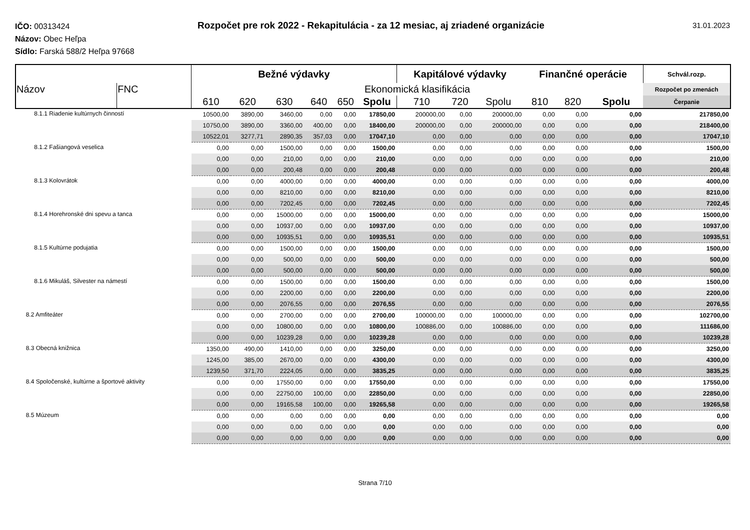IČO: 00313424
Názov: Obec Heľpa
Sídlo: Farská 588/2 Heľpa 97668
Rozpočet pre rok 2022 - Rekapitulácia - za 12 mesiac, aj zriadené organizácie
31.01.2023
| | | Bežné výdavky | | | | | | Kapitálové výdavky | | | Finančné operácie | | | Schvál.rozp. |
| --- | --- | --- | --- | --- | --- | --- | --- | --- | --- | --- | --- | --- | --- | --- |
| Názov | FNC | Ekonomická klasifikácia | | | | | | | | | | | | Rozpočet po zmenách |
| | | 610 | 620 | 630 | 640 | 650 | Spolu | 710 | 720 | Spolu | 810 | 820 | Spolu | Čerpanie |
| 8.1.1 Riadenie kultúrnych činností | | 10500,00 | 3890,00 | 3460,00 | 0,00 | 0,00 | 17850,00 | 200000,00 | 0,00 | 200000,00 | 0,00 | 0,00 | 0,00 | 217850,00 |
| | | 10750,00 | 3890,00 | 3360,00 | 400,00 | 0,00 | 18400,00 | 200000,00 | 0,00 | 200000,00 | 0,00 | 0,00 | 0,00 | 218400,00 |
| | | 10522,01 | 3277,71 | 2890,35 | 357,03 | 0,00 | 17047,10 | 0,00 | 0,00 | 0,00 | 0,00 | 0,00 | 0,00 | 17047,10 |
| 8.1.2 Fašiangová veselica | | 0,00 | 0,00 | 1500,00 | 0,00 | 0,00 | 1500,00 | 0,00 | 0,00 | 0,00 | 0,00 | 0,00 | 0,00 | 1500,00 |
| | | 0,00 | 0,00 | 210,00 | 0,00 | 0,00 | 210,00 | 0,00 | 0,00 | 0,00 | 0,00 | 0,00 | 0,00 | 210,00 |
| | | 0,00 | 0,00 | 200,48 | 0,00 | 0,00 | 200,48 | 0,00 | 0,00 | 0,00 | 0,00 | 0,00 | 0,00 | 200,48 |
| 8.1.3 Kolovrátok | | 0,00 | 0,00 | 4000,00 | 0,00 | 0,00 | 4000,00 | 0,00 | 0,00 | 0,00 | 0,00 | 0,00 | 0,00 | 4000,00 |
| | | 0,00 | 0,00 | 8210,00 | 0,00 | 0,00 | 8210,00 | 0,00 | 0,00 | 0,00 | 0,00 | 0,00 | 0,00 | 8210,00 |
| | | 0,00 | 0,00 | 7202,45 | 0,00 | 0,00 | 7202,45 | 0,00 | 0,00 | 0,00 | 0,00 | 0,00 | 0,00 | 7202,45 |
| 8.1.4 Horehronské dni spevu a tanca | | 0,00 | 0,00 | 15000,00 | 0,00 | 0,00 | 15000,00 | 0,00 | 0,00 | 0,00 | 0,00 | 0,00 | 0,00 | 15000,00 |
| | | 0,00 | 0,00 | 10937,00 | 0,00 | 0,00 | 10937,00 | 0,00 | 0,00 | 0,00 | 0,00 | 0,00 | 0,00 | 10937,00 |
| | | 0,00 | 0,00 | 10935,51 | 0,00 | 0,00 | 10935,51 | 0,00 | 0,00 | 0,00 | 0,00 | 0,00 | 0,00 | 10935,51 |
| 8.1.5 Kultúrne podujatia | | 0,00 | 0,00 | 1500,00 | 0,00 | 0,00 | 1500,00 | 0,00 | 0,00 | 0,00 | 0,00 | 0,00 | 0,00 | 1500,00 |
| | | 0,00 | 0,00 | 500,00 | 0,00 | 0,00 | 500,00 | 0,00 | 0,00 | 0,00 | 0,00 | 0,00 | 0,00 | 500,00 |
| | | 0,00 | 0,00 | 500,00 | 0,00 | 0,00 | 500,00 | 0,00 | 0,00 | 0,00 | 0,00 | 0,00 | 0,00 | 500,00 |
| 8.1.6 Mikuláš, Silvester na námestí | | 0,00 | 0,00 | 1500,00 | 0,00 | 0,00 | 1500,00 | 0,00 | 0,00 | 0,00 | 0,00 | 0,00 | 0,00 | 1500,00 |
| | | 0,00 | 0,00 | 2200,00 | 0,00 | 0,00 | 2200,00 | 0,00 | 0,00 | 0,00 | 0,00 | 0,00 | 0,00 | 2200,00 |
| | | 0,00 | 0,00 | 2076,55 | 0,00 | 0,00 | 2076,55 | 0,00 | 0,00 | 0,00 | 0,00 | 0,00 | 0,00 | 2076,55 |
| 8.2 Amfiteáter | | 0,00 | 0,00 | 2700,00 | 0,00 | 0,00 | 2700,00 | 100000,00 | 0,00 | 100000,00 | 0,00 | 0,00 | 0,00 | 102700,00 |
| | | 0,00 | 0,00 | 10800,00 | 0,00 | 0,00 | 10800,00 | 100886,00 | 0,00 | 100886,00 | 0,00 | 0,00 | 0,00 | 111686,00 |
| | | 0,00 | 0,00 | 10239,28 | 0,00 | 0,00 | 10239,28 | 0,00 | 0,00 | 0,00 | 0,00 | 0,00 | 0,00 | 10239,28 |
| 8.3 Obecná knižnica | | 1350,00 | 490,00 | 1410,00 | 0,00 | 0,00 | 3250,00 | 0,00 | 0,00 | 0,00 | 0,00 | 0,00 | 0,00 | 3250,00 |
| | | 1245,00 | 385,00 | 2670,00 | 0,00 | 0,00 | 4300,00 | 0,00 | 0,00 | 0,00 | 0,00 | 0,00 | 0,00 | 4300,00 |
| | | 1239,50 | 371,70 | 2224,05 | 0,00 | 0,00 | 3835,25 | 0,00 | 0,00 | 0,00 | 0,00 | 0,00 | 0,00 | 3835,25 |
| 8.4 Spoločenské, kultúrne a športové aktivity | | 0,00 | 0,00 | 17550,00 | 0,00 | 0,00 | 17550,00 | 0,00 | 0,00 | 0,00 | 0,00 | 0,00 | 0,00 | 17550,00 |
| | | 0,00 | 0,00 | 22750,00 | 100,00 | 0,00 | 22850,00 | 0,00 | 0,00 | 0,00 | 0,00 | 0,00 | 0,00 | 22850,00 |
| | | 0,00 | 0,00 | 19165,58 | 100,00 | 0,00 | 19265,58 | 0,00 | 0,00 | 0,00 | 0,00 | 0,00 | 0,00 | 19265,58 |
| 8.5 Múzeum | | 0,00 | 0,00 | 0,00 | 0,00 | 0,00 | 0,00 | 0,00 | 0,00 | 0,00 | 0,00 | 0,00 | 0,00 | 0,00 |
| | | 0,00 | 0,00 | 0,00 | 0,00 | 0,00 | 0,00 | 0,00 | 0,00 | 0,00 | 0,00 | 0,00 | 0,00 | 0,00 |
| | | 0,00 | 0,00 | 0,00 | 0,00 | 0,00 | 0,00 | 0,00 | 0,00 | 0,00 | 0,00 | 0,00 | 0,00 | 0,00 |
Strana 7/10